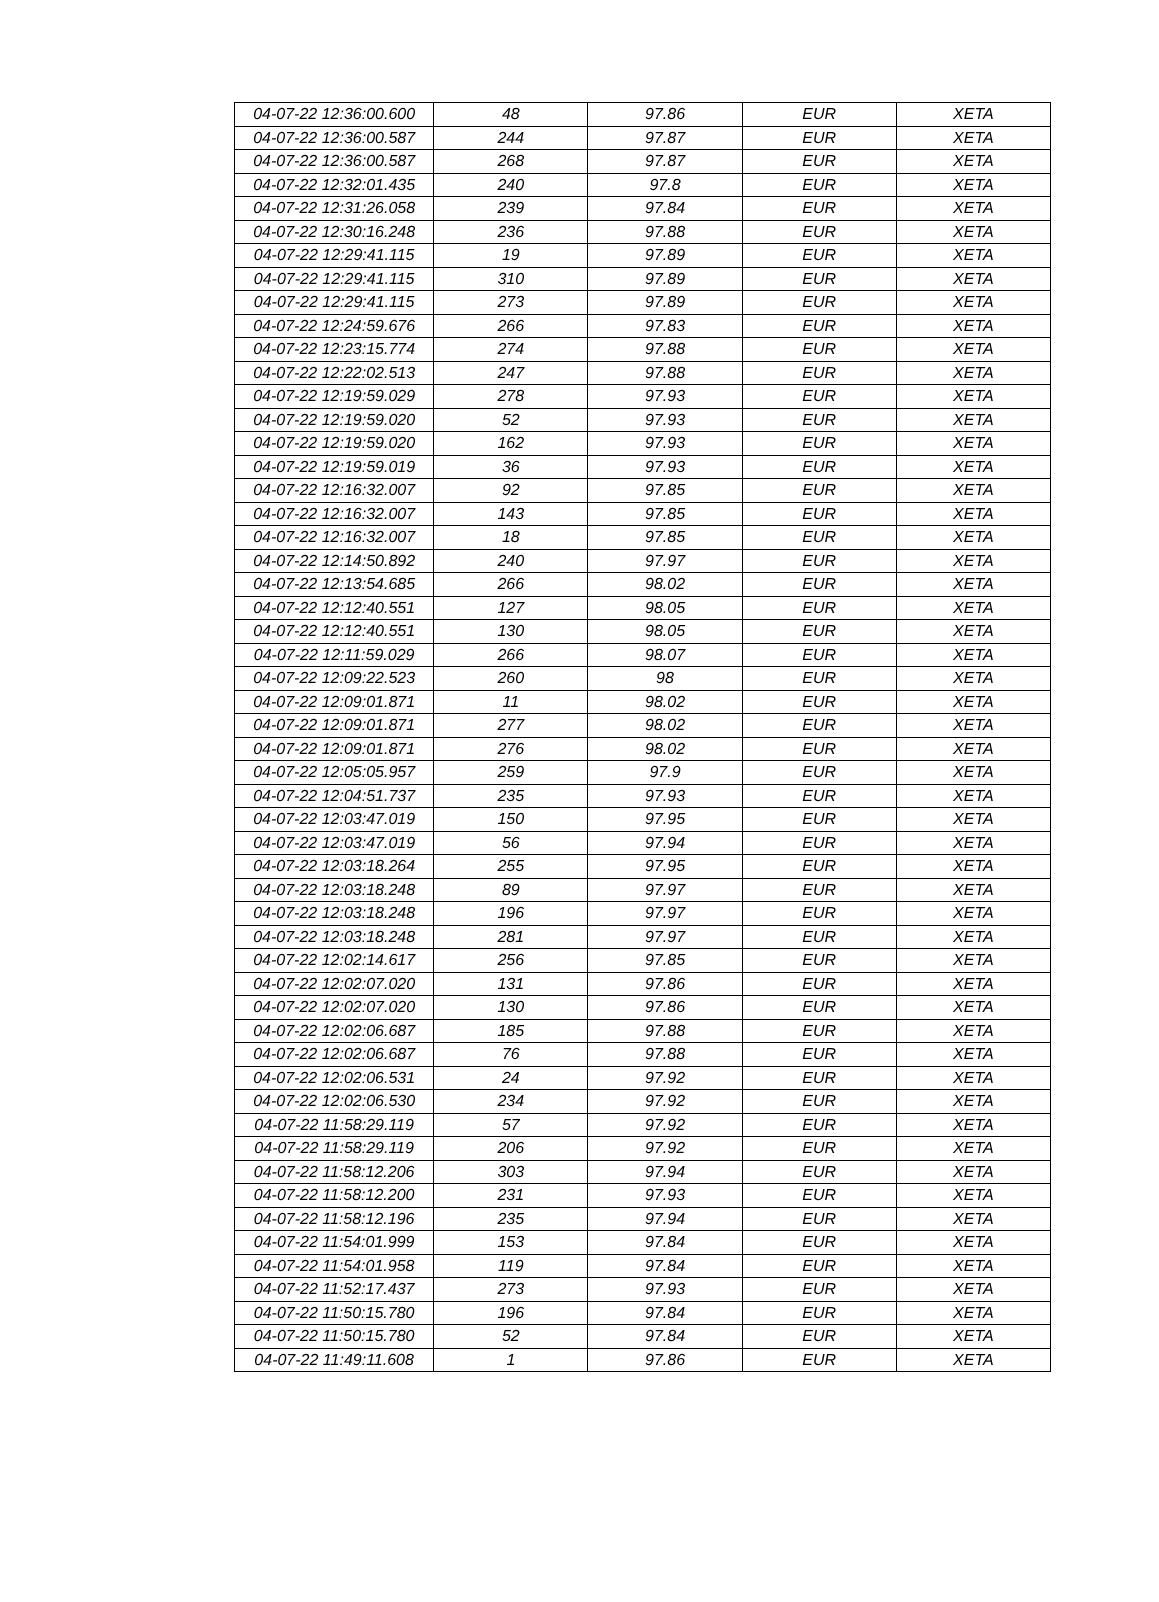| 04-07-22 12:36:00.600 | 48 | 97.86 | EUR | XETA |
| 04-07-22 12:36:00.587 | 244 | 97.87 | EUR | XETA |
| 04-07-22 12:36:00.587 | 268 | 97.87 | EUR | XETA |
| 04-07-22 12:32:01.435 | 240 | 97.8 | EUR | XETA |
| 04-07-22 12:31:26.058 | 239 | 97.84 | EUR | XETA |
| 04-07-22 12:30:16.248 | 236 | 97.88 | EUR | XETA |
| 04-07-22 12:29:41.115 | 19 | 97.89 | EUR | XETA |
| 04-07-22 12:29:41.115 | 310 | 97.89 | EUR | XETA |
| 04-07-22 12:29:41.115 | 273 | 97.89 | EUR | XETA |
| 04-07-22 12:24:59.676 | 266 | 97.83 | EUR | XETA |
| 04-07-22 12:23:15.774 | 274 | 97.88 | EUR | XETA |
| 04-07-22 12:22:02.513 | 247 | 97.88 | EUR | XETA |
| 04-07-22 12:19:59.029 | 278 | 97.93 | EUR | XETA |
| 04-07-22 12:19:59.020 | 52 | 97.93 | EUR | XETA |
| 04-07-22 12:19:59.020 | 162 | 97.93 | EUR | XETA |
| 04-07-22 12:19:59.019 | 36 | 97.93 | EUR | XETA |
| 04-07-22 12:16:32.007 | 92 | 97.85 | EUR | XETA |
| 04-07-22 12:16:32.007 | 143 | 97.85 | EUR | XETA |
| 04-07-22 12:16:32.007 | 18 | 97.85 | EUR | XETA |
| 04-07-22 12:14:50.892 | 240 | 97.97 | EUR | XETA |
| 04-07-22 12:13:54.685 | 266 | 98.02 | EUR | XETA |
| 04-07-22 12:12:40.551 | 127 | 98.05 | EUR | XETA |
| 04-07-22 12:12:40.551 | 130 | 98.05 | EUR | XETA |
| 04-07-22 12:11:59.029 | 266 | 98.07 | EUR | XETA |
| 04-07-22 12:09:22.523 | 260 | 98 | EUR | XETA |
| 04-07-22 12:09:01.871 | 11 | 98.02 | EUR | XETA |
| 04-07-22 12:09:01.871 | 277 | 98.02 | EUR | XETA |
| 04-07-22 12:09:01.871 | 276 | 98.02 | EUR | XETA |
| 04-07-22 12:05:05.957 | 259 | 97.9 | EUR | XETA |
| 04-07-22 12:04:51.737 | 235 | 97.93 | EUR | XETA |
| 04-07-22 12:03:47.019 | 150 | 97.95 | EUR | XETA |
| 04-07-22 12:03:47.019 | 56 | 97.94 | EUR | XETA |
| 04-07-22 12:03:18.264 | 255 | 97.95 | EUR | XETA |
| 04-07-22 12:03:18.248 | 89 | 97.97 | EUR | XETA |
| 04-07-22 12:03:18.248 | 196 | 97.97 | EUR | XETA |
| 04-07-22 12:03:18.248 | 281 | 97.97 | EUR | XETA |
| 04-07-22 12:02:14.617 | 256 | 97.85 | EUR | XETA |
| 04-07-22 12:02:07.020 | 131 | 97.86 | EUR | XETA |
| 04-07-22 12:02:07.020 | 130 | 97.86 | EUR | XETA |
| 04-07-22 12:02:06.687 | 185 | 97.88 | EUR | XETA |
| 04-07-22 12:02:06.687 | 76 | 97.88 | EUR | XETA |
| 04-07-22 12:02:06.531 | 24 | 97.92 | EUR | XETA |
| 04-07-22 12:02:06.530 | 234 | 97.92 | EUR | XETA |
| 04-07-22 11:58:29.119 | 57 | 97.92 | EUR | XETA |
| 04-07-22 11:58:29.119 | 206 | 97.92 | EUR | XETA |
| 04-07-22 11:58:12.206 | 303 | 97.94 | EUR | XETA |
| 04-07-22 11:58:12.200 | 231 | 97.93 | EUR | XETA |
| 04-07-22 11:58:12.196 | 235 | 97.94 | EUR | XETA |
| 04-07-22 11:54:01.999 | 153 | 97.84 | EUR | XETA |
| 04-07-22 11:54:01.958 | 119 | 97.84 | EUR | XETA |
| 04-07-22 11:52:17.437 | 273 | 97.93 | EUR | XETA |
| 04-07-22 11:50:15.780 | 196 | 97.84 | EUR | XETA |
| 04-07-22 11:50:15.780 | 52 | 97.84 | EUR | XETA |
| 04-07-22 11:49:11.608 | 1 | 97.86 | EUR | XETA |